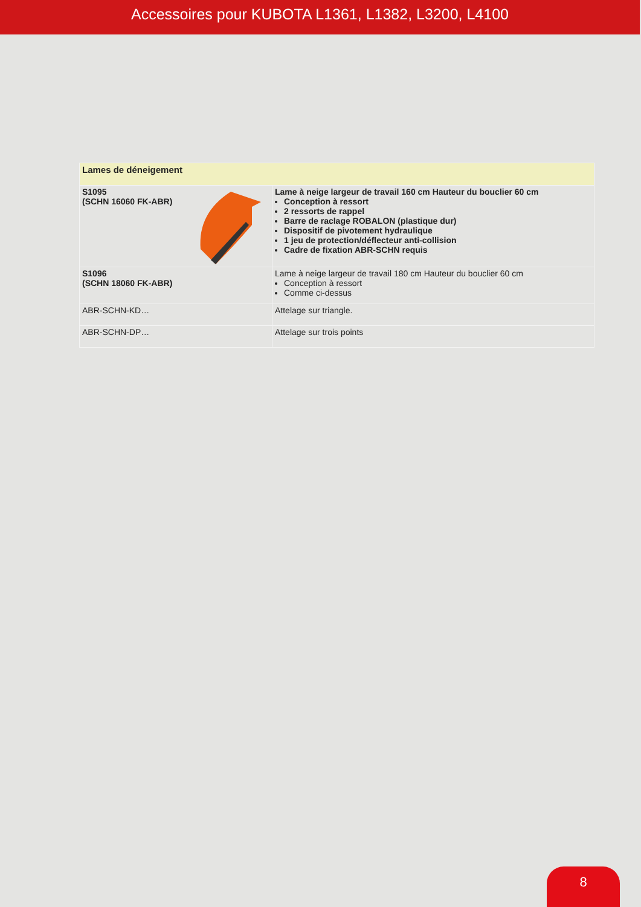Accessoires pour KUBOTA L1361, L1382, L3200, L4100
| Lames de déneigement | |
| --- | --- |
| S1095 (SCHN 16060 FK-ABR) | Lame à neige largeur de travail 160 cm Hauteur du bouclier 60 cm Conception à ressort 2 ressorts de rappel Barre de raclage ROBALON (plastique dur) Dispositif de pivotement hydraulique 1 jeu de protection/déflecteur anti-collision Cadre de fixation ABR-SCHN requis |
| S1096 (SCHN 18060 FK-ABR) | Lame à neige largeur de travail 180 cm Hauteur du bouclier 60 cm Conception à ressort Comme ci-dessus |
| ABR-SCHN-KD… | Attelage sur triangle. |
| ABR-SCHN-DP… | Attelage sur trois points |
8